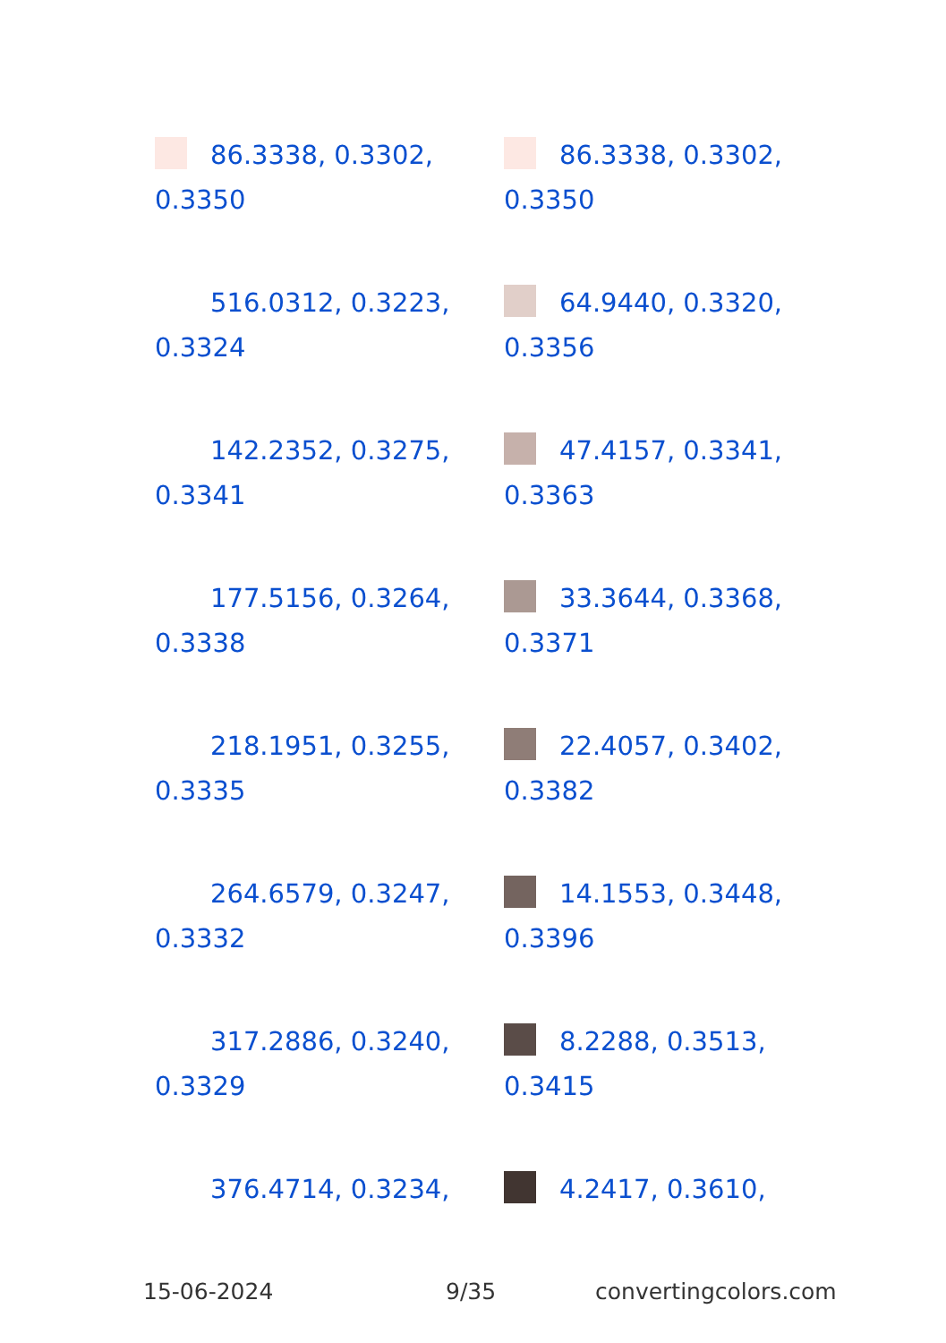86.3338, 0.3302, 0.3350
86.3338, 0.3302, 0.3350
516.0312, 0.3223, 0.3324
64.9440, 0.3320, 0.3356
142.2352, 0.3275, 0.3341
47.4157, 0.3341, 0.3363
177.5156, 0.3264, 0.3338
33.3644, 0.3368, 0.3371
218.1951, 0.3255, 0.3335
22.4057, 0.3402, 0.3382
264.6579, 0.3247, 0.3332
14.1553, 0.3448, 0.3396
317.2886, 0.3240, 0.3329
8.2288, 0.3513, 0.3415
376.4714, 0.3234,
4.2417, 0.3610,
15-06-2024 9/35 convertingcolors.com